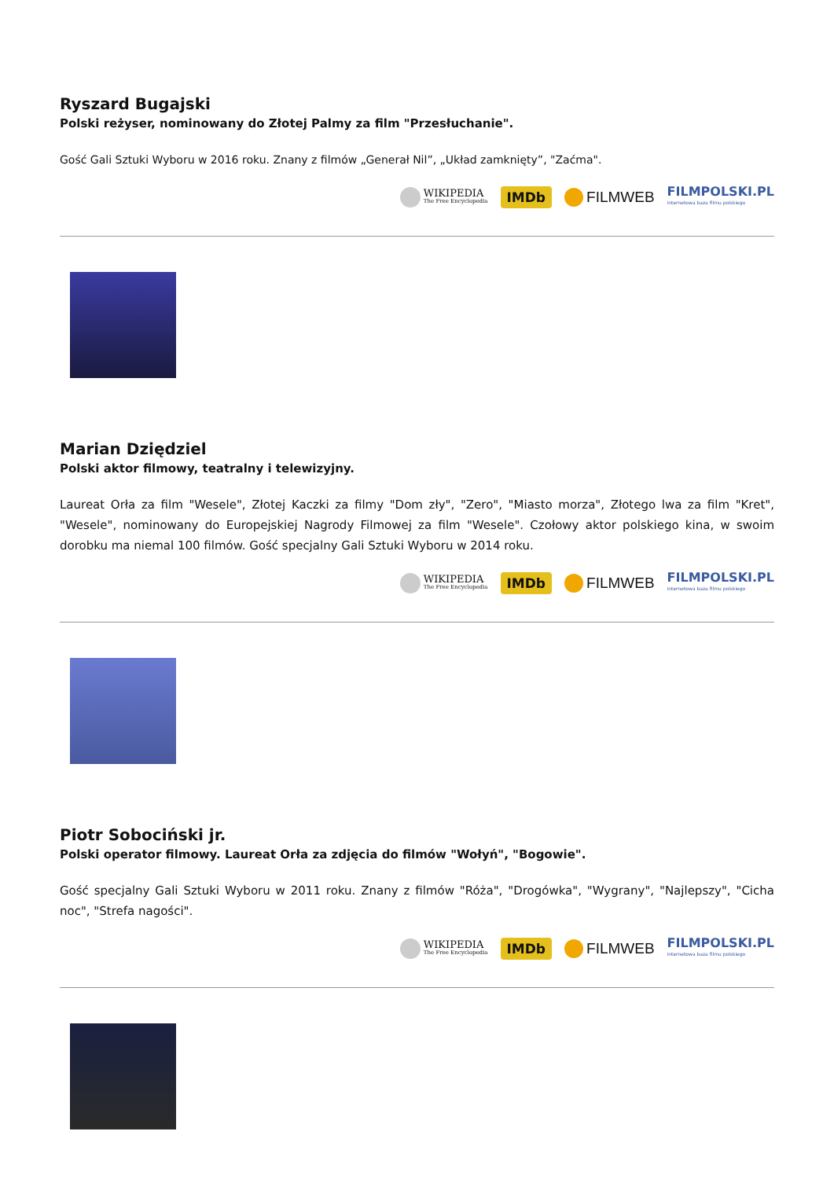Ryszard Bugajski
Polski reżyser, nominowany do Złotej Palmy za film "Przesłuchanie".
Gość Gali Sztuki Wyboru w 2016 roku. Znany z filmów „Generał Nil”, „Układ zamknięty”, "Zaćma".
WIKIPEDIA
The Free Encyclopedia
IMDb FILMWEB FILMPOLSKI.PL
internetowa baza filmu polskiego
Marian Dziędziel
Polski aktor filmowy, teatralny i telewizyjny.
Laureat Orła za film "Wesele", Złotej Kaczki za filmy "Dom zły", "Zero", "Miasto morza", Złotego lwa za film "Kret", "Wesele", nominowany do Europejskiej Nagrody Filmowej za film "Wesele". Czołowy aktor polskiego kina, w swoim dorobku ma niemal 100 filmów. Gość specjalny Gali Sztuki Wyboru w 2014 roku.
WIKIPEDIA
The Free Encyclopedia
IMDb FILMWEB FILMPOLSKI.PL
internetowa baza filmu polskiego
Piotr Sobociński jr.
Polski operator filmowy. Laureat Orła za zdjęcia do filmów "Wołyń", "Bogowie".
Gość specjalny Gali Sztuki Wyboru w 2011 roku. Znany z filmów "Róża", "Drogówka", "Wygrany", "Najlepszy", "Cicha noc", "Strefa nagości".
WIKIPEDIA
The Free Encyclopedia
IMDb FILMWEB FILMPOLSKI.PL
internetowa baza filmu polskiego